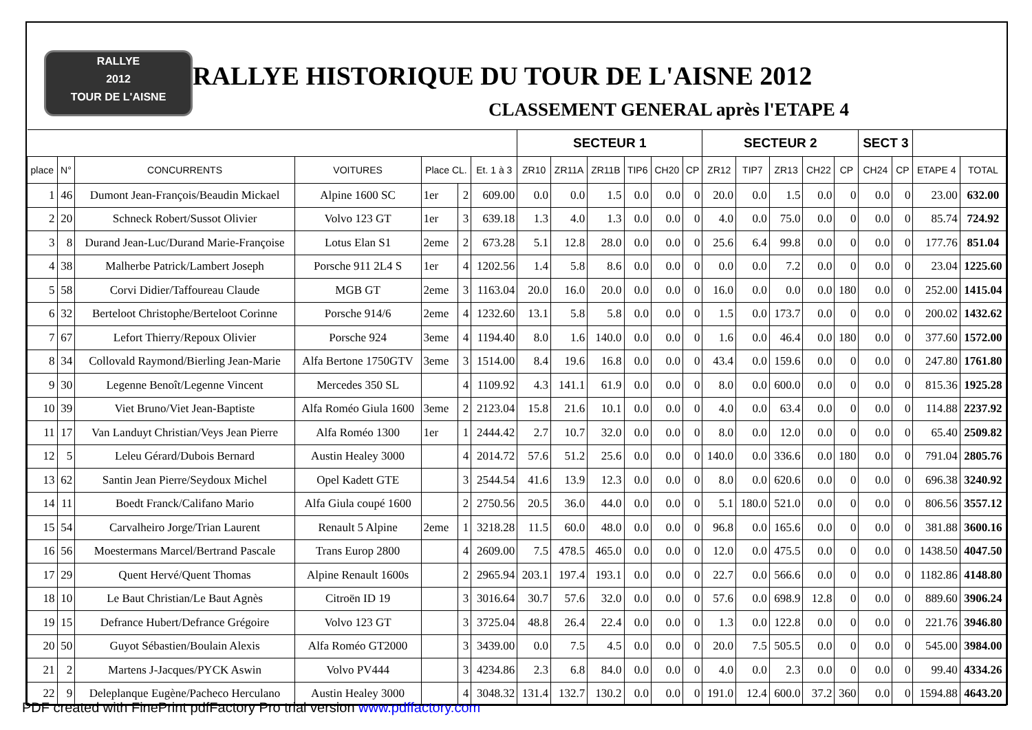RALLYE
2012
TOUR DE L'AISNE
RALLYE HISTORIQUE DU TOUR DE L'AISNE 2012
CLASSEMENT GENERAL après l'ETAPE 4
| | | | | | | | SECTEUR 1 | | | | | | SECTEUR 2 | | | | | SECT 3 | | | |
| --- | --- | --- | --- | --- | --- | --- | --- | --- | --- | --- | --- | --- | --- | --- | --- | --- | --- | --- | --- | --- | --- |
| place | N° | CONCURRENTS | VOITURES | Place CL. | | Et. 1 à 3 | ZR10 | ZR11A | ZR11B | TIP6 | CH20 | CP | ZR12 | TIP7 | ZR13 | CH22 | CP | CH24 | CP | ETAPE 4 | TOTAL |
| 1 | 46 | Dumont Jean-François/Beaudin Mickael | Alpine 1600 SC | 1er | 2 | 609.00 | 0.0 | 0.0 | 1.5 | 0.0 | 0.0 | 0 | 20.0 | 0.0 | 1.5 | 0.0 | 0 | 0.0 | 0 | 23.00 | 632.00 |
| 2 | 20 | Schneck Robert/Sussot Olivier | Volvo 123 GT | 1er | 3 | 639.18 | 1.3 | 4.0 | 1.3 | 0.0 | 0.0 | 0 | 4.0 | 0.0 | 75.0 | 0.0 | 0 | 0.0 | 0 | 85.74 | 724.92 |
| 3 | 8 | Durand Jean-Luc/Durand Marie-Françoise | Lotus Elan S1 | 2eme | 2 | 673.28 | 5.1 | 12.8 | 28.0 | 0.0 | 0.0 | 0 | 25.6 | 6.4 | 99.8 | 0.0 | 0 | 0.0 | 0 | 177.76 | 851.04 |
| 4 | 38 | Malherbe Patrick/Lambert Joseph | Porsche 911 2L4 S | 1er | 4 | 1202.56 | 1.4 | 5.8 | 8.6 | 0.0 | 0.0 | 0 | 0.0 | 0.0 | 7.2 | 0.0 | 0 | 0.0 | 0 | 23.04 | 1225.60 |
| 5 | 58 | Corvi Didier/Taffoureau Claude | MGB GT | 2eme | 3 | 1163.04 | 20.0 | 16.0 | 20.0 | 0.0 | 0.0 | 0 | 16.0 | 0.0 | 0.0 | 0.0 | 180 | 0.0 | 0 | 252.00 | 1415.04 |
| 6 | 32 | Berteloot Christophe/Berteloot Corinne | Porsche 914/6 | 2eme | 4 | 1232.60 | 13.1 | 5.8 | 5.8 | 0.0 | 0.0 | 0 | 1.5 | 0.0 | 173.7 | 0.0 | 0 | 0.0 | 0 | 200.02 | 1432.62 |
| 7 | 67 | Lefort Thierry/Repoux Olivier | Porsche 924 | 3eme | 4 | 1194.40 | 8.0 | 1.6 | 140.0 | 0.0 | 0.0 | 0 | 1.6 | 0.0 | 46.4 | 0.0 | 180 | 0.0 | 0 | 377.60 | 1572.00 |
| 8 | 34 | Collovald Raymond/Bierling Jean-Marie | Alfa Bertone 1750GTV | 3eme | 3 | 1514.00 | 8.4 | 19.6 | 16.8 | 0.0 | 0.0 | 0 | 43.4 | 0.0 | 159.6 | 0.0 | 0 | 0.0 | 0 | 247.80 | 1761.80 |
| 9 | 30 | Legenne Benoît/Legenne Vincent | Mercedes 350 SL | | 4 | 1109.92 | 4.3 | 141.1 | 61.9 | 0.0 | 0.0 | 0 | 8.0 | 0.0 | 600.0 | 0.0 | 0 | 0.0 | 0 | 815.36 | 1925.28 |
| 10 | 39 | Viet Bruno/Viet Jean-Baptiste | Alfa Roméo Giula 1600 | 3eme | 2 | 2123.04 | 15.8 | 21.6 | 10.1 | 0.0 | 0.0 | 0 | 4.0 | 0.0 | 63.4 | 0.0 | 0 | 0.0 | 0 | 114.88 | 2237.92 |
| 11 | 17 | Van Landuyt Christian/Veys Jean Pierre | Alfa Roméo 1300 | 1er | 1 | 2444.42 | 2.7 | 10.7 | 32.0 | 0.0 | 0.0 | 0 | 8.0 | 0.0 | 12.0 | 0.0 | 0 | 0.0 | 0 | 65.40 | 2509.82 |
| 12 | 5 | Leleu Gérard/Dubois Bernard | Austin Healey 3000 | | 4 | 2014.72 | 57.6 | 51.2 | 25.6 | 0.0 | 0.0 | 0 | 140.0 | 0.0 | 336.6 | 0.0 | 180 | 0.0 | 0 | 791.04 | 2805.76 |
| 13 | 62 | Santin Jean Pierre/Seydoux Michel | Opel Kadett GTE | | 3 | 2544.54 | 41.6 | 13.9 | 12.3 | 0.0 | 0.0 | 0 | 8.0 | 0.0 | 620.6 | 0.0 | 0 | 0.0 | 0 | 696.38 | 3240.92 |
| 14 | 11 | Boedt Franck/Califano Mario | Alfa Giula coupé 1600 | | 2 | 2750.56 | 20.5 | 36.0 | 44.0 | 0.0 | 0.0 | 0 | 5.1 | 180.0 | 521.0 | 0.0 | 0 | 0.0 | 0 | 806.56 | 3557.12 |
| 15 | 54 | Carvalheiro Jorge/Trian Laurent | Renault 5 Alpine | 2eme | 1 | 3218.28 | 11.5 | 60.0 | 48.0 | 0.0 | 0.0 | 0 | 96.8 | 0.0 | 165.6 | 0.0 | 0 | 0.0 | 0 | 381.88 | 3600.16 |
| 16 | 56 | Moestermans Marcel/Bertrand Pascale | Trans Europ 2800 | | 4 | 2609.00 | 7.5 | 478.5 | 465.0 | 0.0 | 0.0 | 0 | 12.0 | 0.0 | 475.5 | 0.0 | 0 | 0.0 | 0 | 1438.50 | 4047.50 |
| 17 | 29 | Quent Hervé/Quent Thomas | Alpine Renault 1600s | | 2 | 2965.94 | 203.1 | 197.4 | 193.1 | 0.0 | 0.0 | 0 | 22.7 | 0.0 | 566.6 | 0.0 | 0 | 0.0 | 0 | 1182.86 | 4148.80 |
| 18 | 10 | Le Baut Christian/Le Baut Agnès | Citroën ID 19 | | 3 | 3016.64 | 30.7 | 57.6 | 32.0 | 0.0 | 0.0 | 0 | 57.6 | 0.0 | 698.9 | 12.8 | 0 | 0.0 | 0 | 889.60 | 3906.24 |
| 19 | 15 | Defrance Hubert/Defrance Grégoire | Volvo 123 GT | | 3 | 3725.04 | 48.8 | 26.4 | 22.4 | 0.0 | 0.0 | 0 | 1.3 | 0.0 | 122.8 | 0.0 | 0 | 0.0 | 0 | 221.76 | 3946.80 |
| 20 | 50 | Guyot Sébastien/Boulain Alexis | Alfa Roméo GT2000 | | 3 | 3439.00 | 0.0 | 7.5 | 4.5 | 0.0 | 0.0 | 0 | 20.0 | 7.5 | 505.5 | 0.0 | 0 | 0.0 | 0 | 545.00 | 3984.00 |
| 21 | 2 | Martens J-Jacques/PYCK Aswin | Volvo PV444 | | 3 | 4234.86 | 2.3 | 6.8 | 84.0 | 0.0 | 0.0 | 0 | 4.0 | 0.0 | 2.3 | 0.0 | 0 | 0.0 | 0 | 99.40 | 4334.26 |
| 22 | 9 | Deleplanque Eugène/Pacheco Herculano | Austin Healey 3000 | | 4 | 3048.32 | 131.4 | 132.7 | 130.2 | 0.0 | 0.0 | 0 | 191.0 | 12.4 | 600.0 | 37.2 | 360 | 0.0 | 0 | 1594.88 | 4643.20 |
PDF created with FinePrint pdfFactory Pro trial version www.pdffactory.com